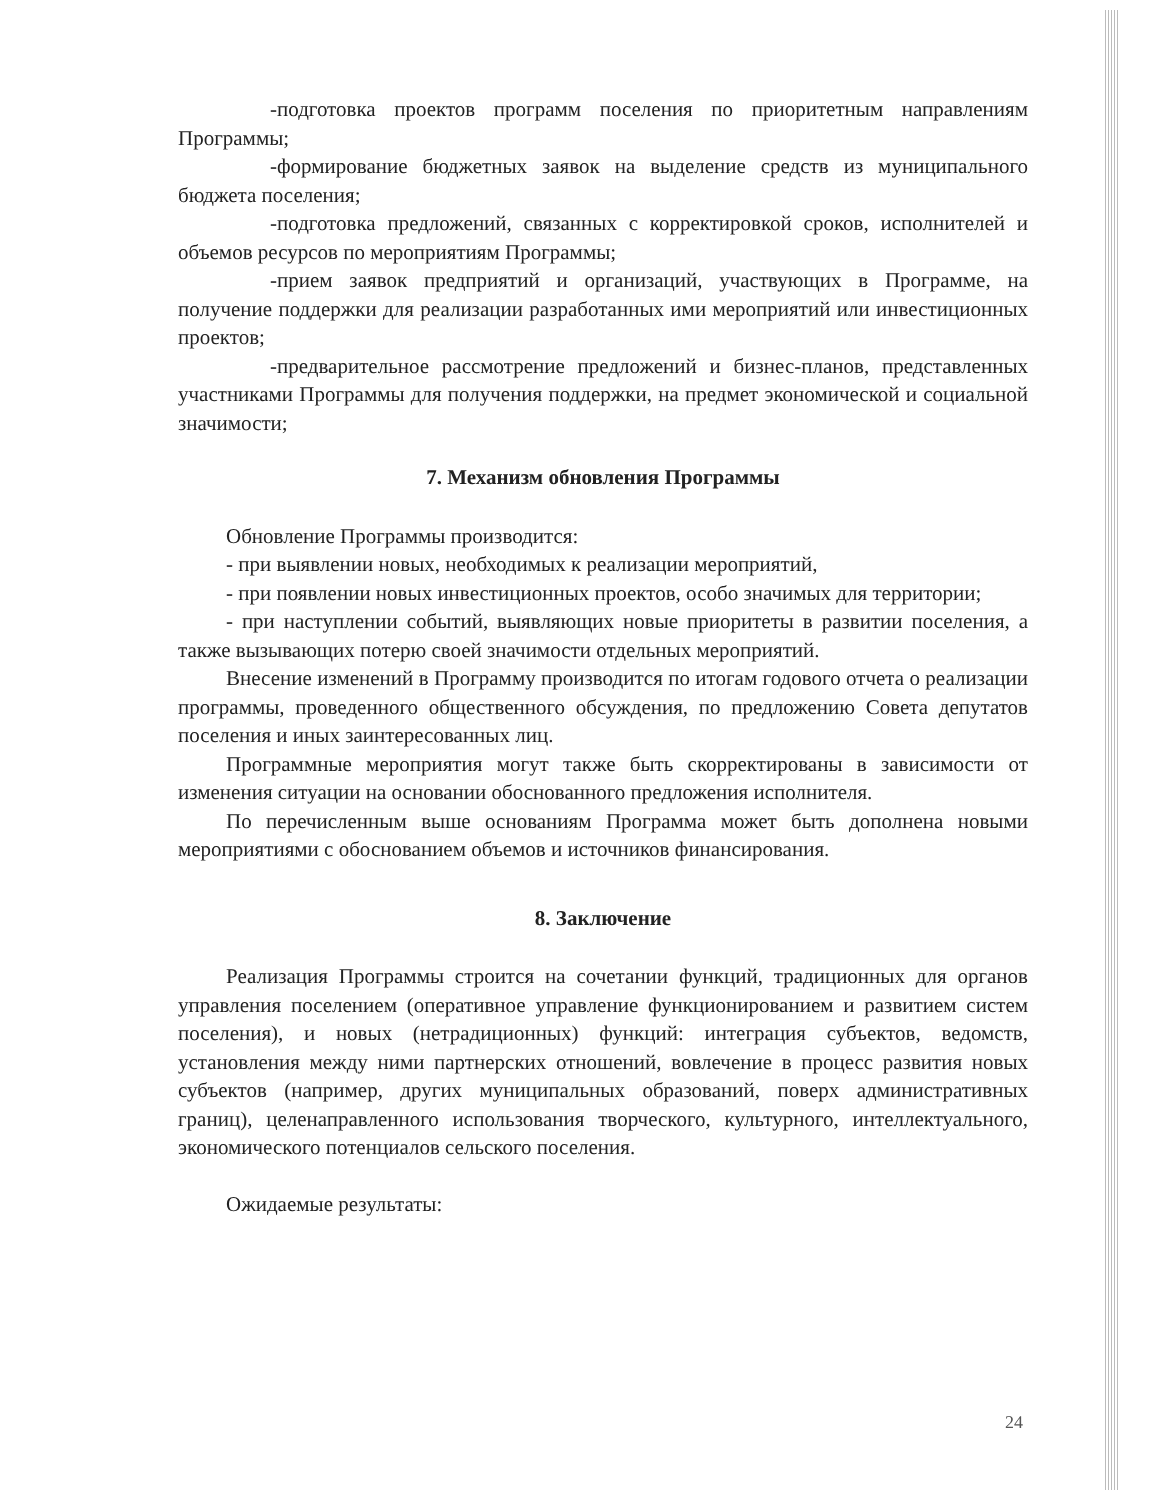-подготовка проектов программ поселения по приоритетным направлениям Программы;
-формирование бюджетных заявок на выделение средств из муниципального бюджета поселения;
-подготовка предложений, связанных с корректировкой сроков, исполнителей и объемов ресурсов по мероприятиям Программы;
-прием заявок предприятий и организаций, участвующих в Программе, на получение поддержки для реализации разработанных ими мероприятий или инвестиционных проектов;
-предварительное рассмотрение предложений и бизнес-планов, представленных участниками Программы для получения поддержки, на предмет экономической и социальной значимости;
7. Механизм обновления Программы
Обновление Программы производится:
- при выявлении новых, необходимых к реализации мероприятий,
- при появлении новых инвестиционных проектов, особо значимых для территории;
- при наступлении событий, выявляющих новые приоритеты в развитии поселения, а также вызывающих потерю своей значимости отдельных мероприятий.
Внесение изменений в Программу производится по итогам годового отчета о реализации программы, проведенного общественного обсуждения, по предложению Совета депутатов поселения и иных заинтересованных лиц.
Программные мероприятия могут также быть скорректированы в зависимости от изменения ситуации на основании обоснованного предложения исполнителя.
По перечисленным выше основаниям Программа может быть дополнена новыми мероприятиями с обоснованием объемов и источников финансирования.
8. Заключение
Реализация Программы строится на сочетании функций, традиционных для органов управления поселением (оперативное управление функционированием и развитием систем поселения), и новых (нетрадиционных) функций: интеграция субъектов, ведомств, установления между ними партнерских отношений, вовлечение в процесс развития новых субъектов (например, других муниципальных образований, поверх административных границ), целенаправленного использования творческого, культурного, интеллектуального, экономического потенциалов сельского поселения.
Ожидаемые результаты:
24